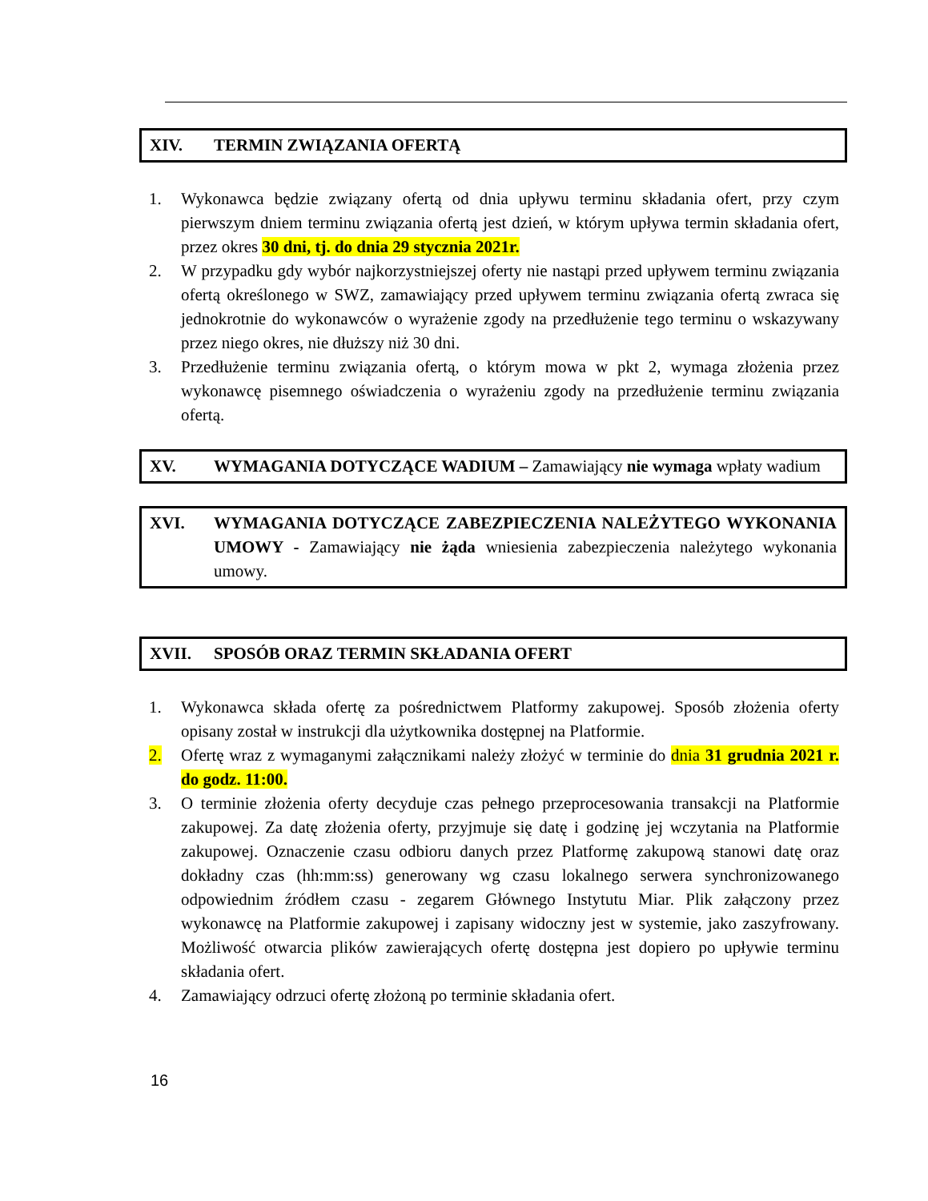XIV. TERMIN ZWIĄZANIA OFERTĄ
1. Wykonawca będzie związany ofertą od dnia upływu terminu składania ofert, przy czym pierwszym dniem terminu związania ofertą jest dzień, w którym upływa termin składania ofert, przez okres 30 dni, tj. do dnia 29 stycznia 2021r.
2. W przypadku gdy wybór najkorzystniejszej oferty nie nastąpi przed upływem terminu związania ofertą określonego w SWZ, zamawiający przed upływem terminu związania ofertą zwraca się jednokrotnie do wykonawców o wyrażenie zgody na przedłużenie tego terminu o wskazywany przez niego okres, nie dłuższy niż 30 dni.
3. Przedłużenie terminu związania ofertą, o którym mowa w pkt 2, wymaga złożenia przez wykonawcę pisemnego oświadczenia o wyrażeniu zgody na przedłużenie terminu związania ofertą.
XV. WYMAGANIA DOTYCZĄCE WADIUM – Zamawiający nie wymaga wpłaty wadium
XVI. WYMAGANIA DOTYCZĄCE ZABEZPIECZENIA NALEŻYTEGO WYKONANIA UMOWY - Zamawiający nie żąda wniesienia zabezpieczenia należytego wykonania umowy.
XVII. SPOSÓB ORAZ TERMIN SKŁADANIA OFERT
1. Wykonawca składa ofertę za pośrednictwem Platformy zakupowej. Sposób złożenia oferty opisany został w instrukcji dla użytkownika dostępnej na Platformie.
2. Ofertę wraz z wymaganymi załącznikami należy złożyć w terminie do dnia 31 grudnia 2021 r. do godz. 11:00.
3. O terminie złożenia oferty decyduje czas pełnego przeprocesowania transakcji na Platformie zakupowej. Za datę złożenia oferty, przyjmuje się datę i godzinę jej wczytania na Platformie zakupowej. Oznaczenie czasu odbioru danych przez Platformę zakupową stanowi datę oraz dokładny czas (hh:mm:ss) generowany wg czasu lokalnego serwera synchronizowanego odpowiednim źródłem czasu - zegarem Głównego Instytutu Miar. Plik załączony przez wykonawcę na Platformie zakupowej i zapisany widoczny jest w systemie, jako zaszyfrowany. Możliwość otwarcia plików zawierających ofertę dostępna jest dopiero po upływie terminu składania ofert.
4. Zamawiający odrzuci ofertę złożoną po terminie składania ofert.
16